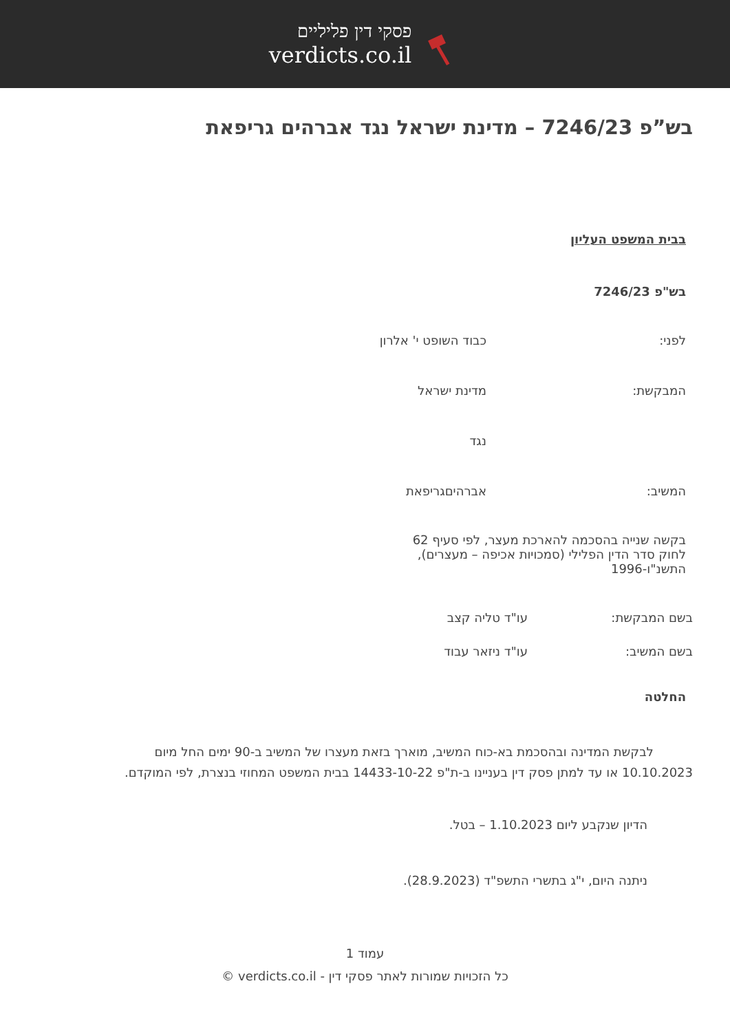פסקי דין פליליים
verdicts.co.il
בש”פ 7246/23 – מדינת ישראל נגד אברהים גריפאת
בבית המשפט העליון
בש"פ 7246/23
לפני: כבוד השופט י' אלרון
המבקשת: מדינת ישראל
נגד
המשיב: אברהיםגריפאת
בקשה שנייה בהסכמה להארכת מעצר, לפי סעיף 62 לחוק סדר הדין הפלילי (סמכויות אכיפה – מעצרים), התשנ"ו-1996
בשם המבקשת: עו"ד טליה קצב
בשם המשיב: עו"ד ניזאר עבוד
החלטה
לבקשת המדינה ובהסכמת בא-כוח המשיב, מוארך בזאת מעצרו של המשיב ב-90 ימים החל מיום 10.10.2023 או עד למתן פסק דין בעניינו ב-ת"פ 14433-10-22 בבית המשפט המחוזי בנצרת, לפי המוקדם.
הדיון שנקבע ליום 1.10.2023 – בטל.
ניתנה היום, י"ג בתשרי התשפ"ד (28.9.2023).
עמוד 1
כל הזכויות שמורות לאתר פסקי דין - verdicts.co.il ©